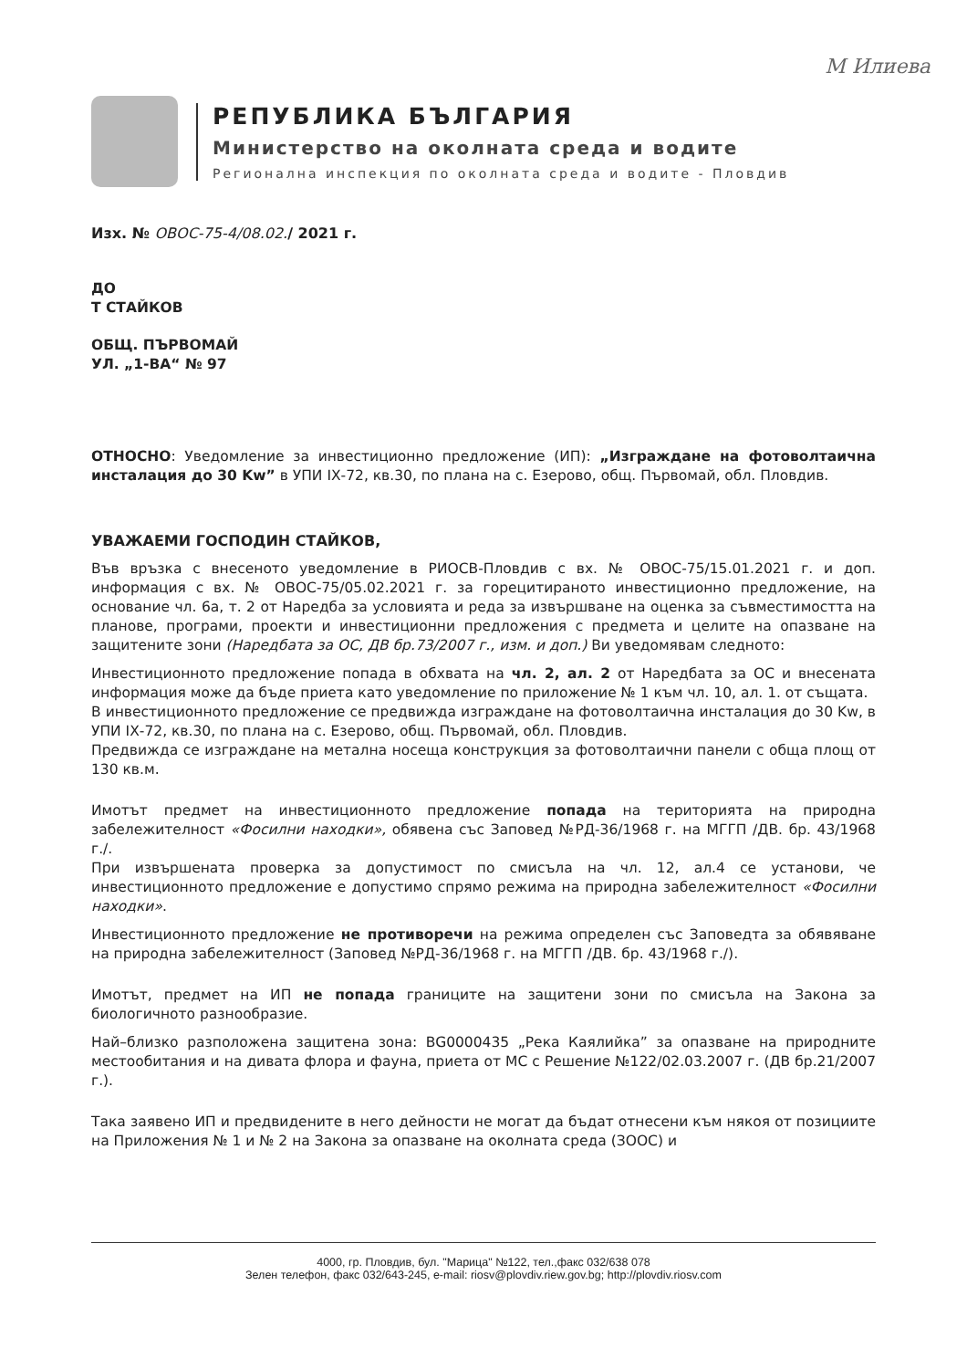М Илиева
РЕПУБЛИКА БЪЛГАРИЯ
Министерство на околната среда и водите
Регионална инспекция по околната среда и водите - Пловдив
Изх. № ОВОС-75-4/08.02./ 2021 г.
ДО
Т СТАЙКОВ
ОБЩ. ПЪРВОМАЙ
УЛ. „1-ВА“ № 97
ОТНОСНО: Уведомление за инвестиционно предложение (ИП): „Изграждане на фотоволтаична инсталация до 30 Kw” в УПИ IХ-72, кв.30, по плана на с. Езерово, общ. Първомай, обл. Пловдив.
УВАЖАЕМИ ГОСПОДИН СТАЙКОВ,
Във връзка с внесеното уведомление в РИОСВ-Пловдив с вх. № ОВОС-75/15.01.2021 г. и доп. информация с вх. № ОВОС-75/05.02.2021 г. за горецитираното инвестиционно предложение, на основание чл. 6а, т. 2 от Наредба за условията и реда за извършване на оценка за съвместимостта на планове, програми, проекти и инвестиционни предложения с предмета и целите на опазване на защитените зони (Наредбата за ОС, ДВ бр.73/2007 г., изм. и доп.) Ви уведомявам следното:
Инвестиционното предложение попада в обхвата на чл. 2, ал. 2 от Наредбата за ОС и внесената информация може да бъде приета като уведомление по приложение № 1 към чл. 10, ал. 1. от същата.
В инвестиционното предложение се предвижда изграждане на фотоволтаична инсталация до 30 Kw, в УПИ IХ-72, кв.30, по плана на с. Езерово, общ. Първомай, обл. Пловдив.
Предвижда се изграждане на метална носеща конструкция за фотоволтаични панели с обща площ от 130 кв.м.
Имотът предмет на инвестиционното предложение попада на територията на природна забележителност «Фосилни находки», обявена със Заповед №РД-36/1968 г. на МГГП /ДВ. бр. 43/1968 г./.
При извършената проверка за допустимост по смисъла на чл. 12, ал.4 се установи, че инвестиционното предложение е допустимо спрямо режима на природна забележителност «Фосилни находки».
Инвестиционното предложение не противоречи на режима определен със Заповедта за обявяване на природна забележителност (Заповед №РД-36/1968 г. на МГГП /ДВ. бр. 43/1968 г./).
Имотът, предмет на ИП не попада границите на защитени зони по смисъла на Закона за биологичното разнообразие.
Най–близко разположена защитена зона: BG0000435 „Река Каялийка” за опазване на природните местообитания и на дивата флора и фауна, приета от МС с Решение №122/02.03.2007 г. (ДВ бр.21/2007 г.).
Така заявено ИП и предвидените в него дейности не могат да бъдат отнесени към някоя от позициите на Приложения № 1 и № 2 на Закона за опазване на околната среда (ЗООС) и
4000, гр. Пловдив, бул. "Марица" №122, тел.,факс 032/638 078
Зелен телефон, факс 032/643-245, e-mail: riosv@plovdiv.riew.gov.bg; http://plovdiv.riosv.com